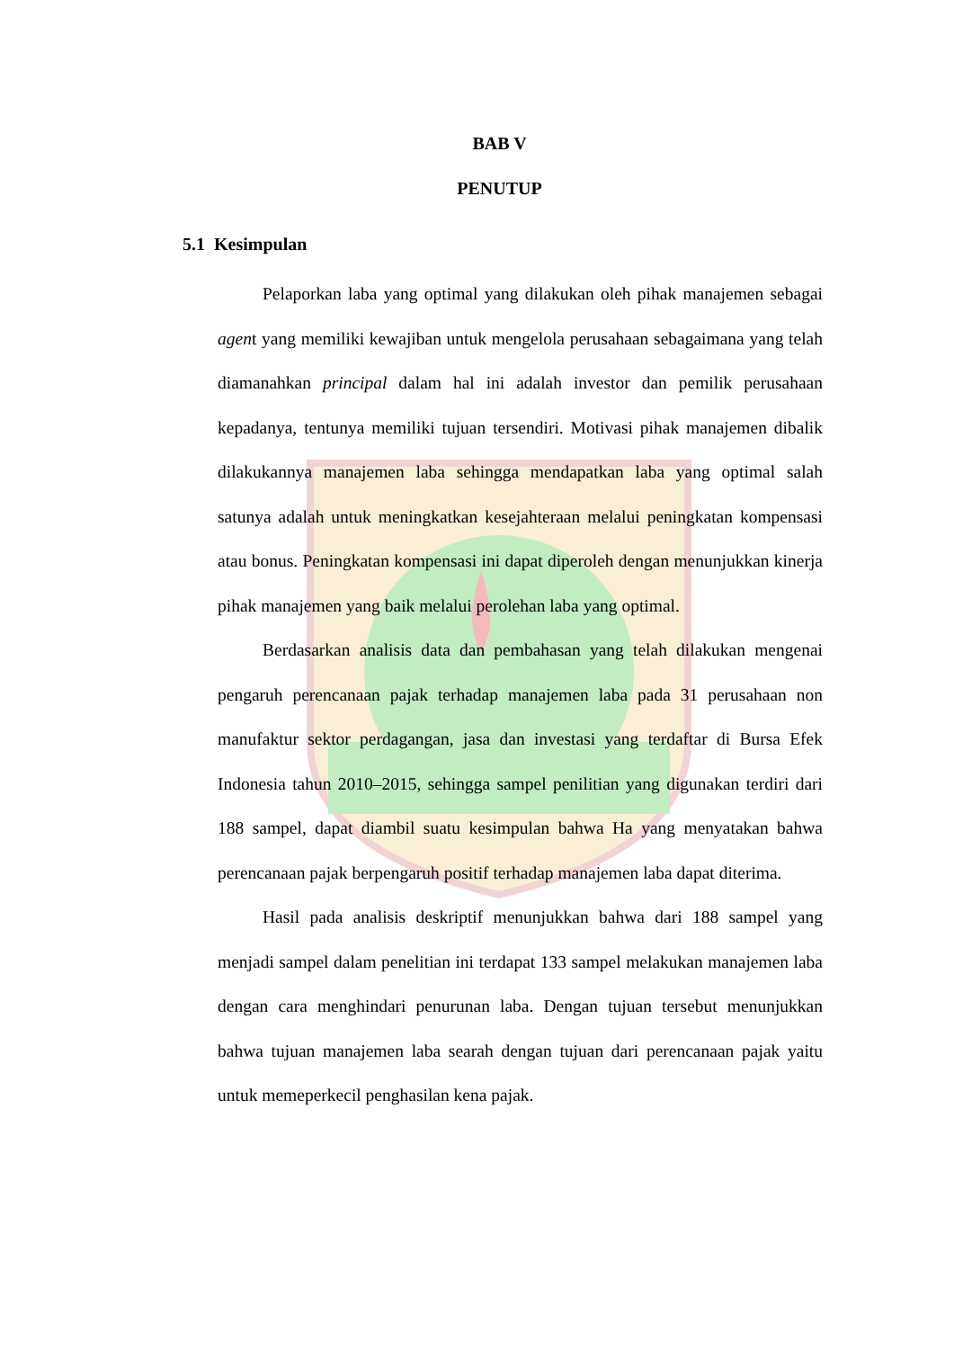BAB V
PENUTUP
5.1 Kesimpulan
Pelaporkan laba yang optimal yang dilakukan oleh pihak manajemen sebagai agent yang memiliki kewajiban untuk mengelola perusahaan sebagaimana yang telah diamanahkan principal dalam hal ini adalah investor dan pemilik perusahaan kepadanya, tentunya memiliki tujuan tersendiri. Motivasi pihak manajemen dibalik dilakukannya manajemen laba sehingga mendapatkan laba yang optimal salah satunya adalah untuk meningkatkan kesejahteraan melalui peningkatan kompensasi atau bonus. Peningkatan kompensasi ini dapat diperoleh dengan menunjukkan kinerja pihak manajemen yang baik melalui perolehan laba yang optimal.
Berdasarkan analisis data dan pembahasan yang telah dilakukan mengenai pengaruh perencanaan pajak terhadap manajemen laba pada 31 perusahaan non manufaktur sektor perdagangan, jasa dan investasi yang terdaftar di Bursa Efek Indonesia tahun 2010–2015, sehingga sampel penilitian yang digunakan terdiri dari 188 sampel, dapat diambil suatu kesimpulan bahwa Ha yang menyatakan bahwa perencanaan pajak berpengaruh positif terhadap manajemen laba dapat diterima.
Hasil pada analisis deskriptif menunjukkan bahwa dari 188 sampel yang menjadi sampel dalam penelitian ini terdapat 133 sampel melakukan manajemen laba dengan cara menghindari penurunan laba. Dengan tujuan tersebut menunjukkan bahwa tujuan manajemen laba searah dengan tujuan dari perencanaan pajak yaitu untuk memeperkecil penghasilan kena pajak.